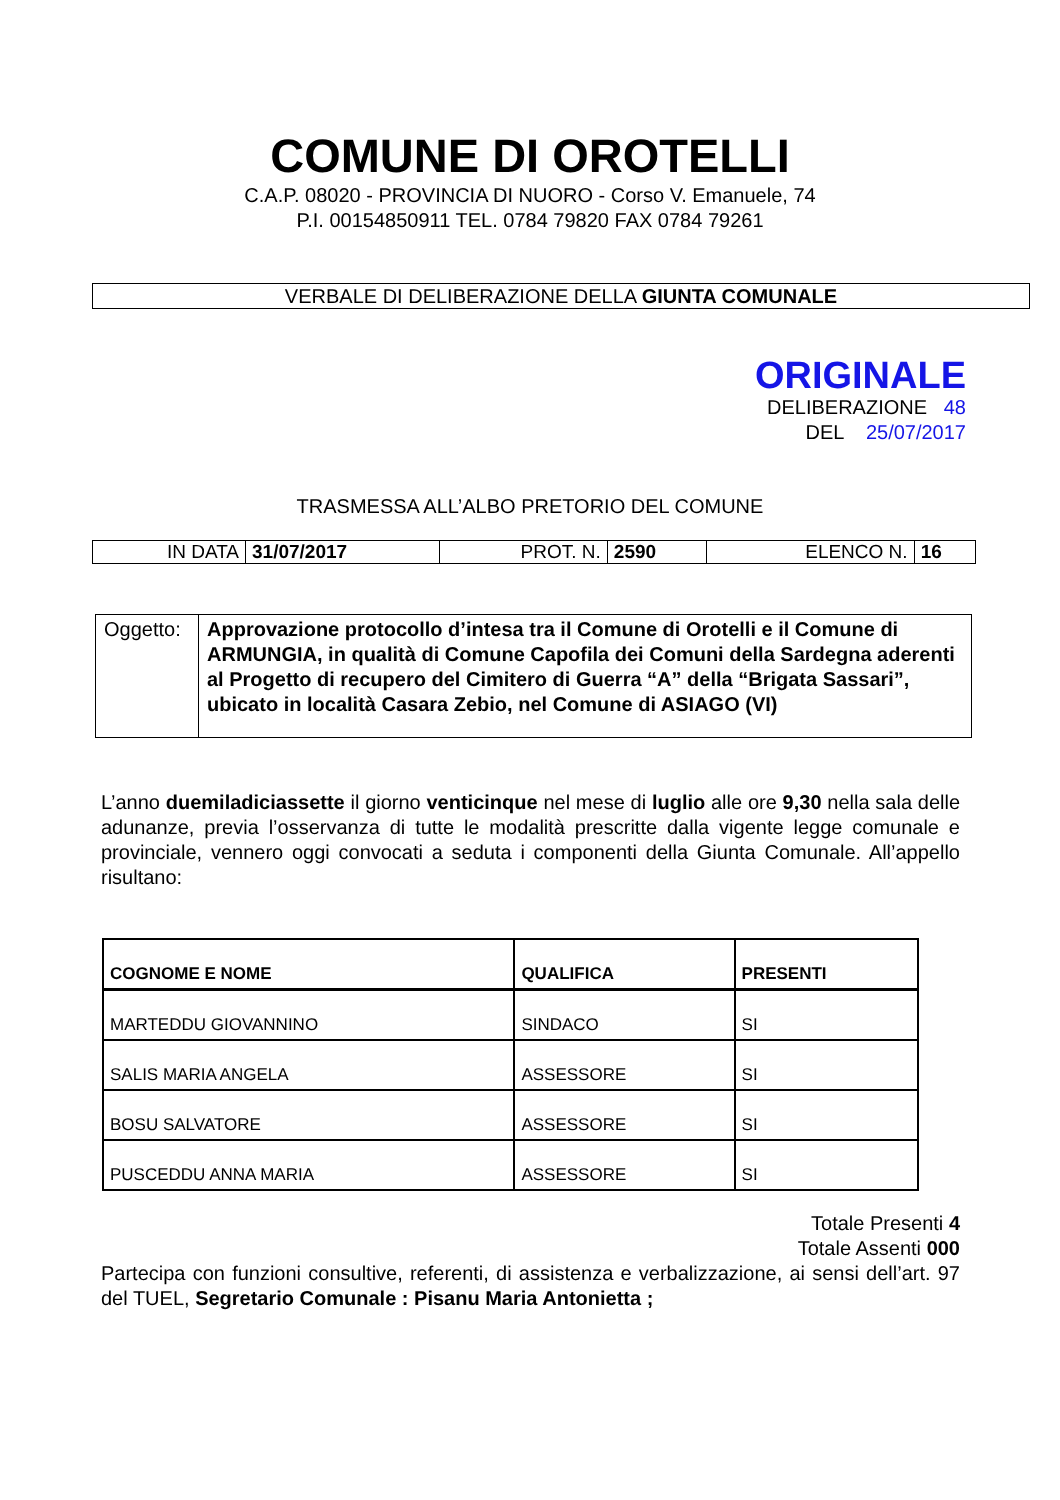COMUNE DI OROTELLI
C.A.P. 08020 - PROVINCIA DI NUORO - Corso V. Emanuele, 74
P.I. 00154850911 TEL. 0784 79820 FAX 0784 79261
VERBALE DI DELIBERAZIONE DELLA GIUNTA COMUNALE
ORIGINALE
DELIBERAZIONE 48
DEL 25/07/2017
TRASMESSA ALL’ALBO PRETORIO DEL COMUNE
| IN DATA | 31/07/2017 | PROT. N. | 2590 | ELENCO N. | 16 |
| Oggetto: | Approvazione protocollo d’intesa tra il Comune di Orotelli e il Comune di ARMUNGIA, in qualità di Comune Capofila dei Comuni della Sardegna aderenti al Progetto di recupero del Cimitero di Guerra “A” della “Brigata Sassari”, ubicato in località Casara Zebio, nel Comune di ASIAGO (VI) |
L’anno duemiladiciassette il giorno venticinque nel mese di luglio alle ore 9,30 nella sala delle adunanze, previa l’osservanza di tutte le modalità prescritte dalla vigente legge comunale e provinciale, vennero oggi convocati a seduta i componenti della Giunta Comunale. All’appello risultano:
| COGNOME E NOME | QUALIFICA | PRESENTI |
| --- | --- | --- |
| MARTEDDU GIOVANNINO | SINDACO | SI |
| SALIS MARIA ANGELA | ASSESSORE | SI |
| BOSU SALVATORE | ASSESSORE | SI |
| PUSCEDDU ANNA MARIA | ASSESSORE | SI |
Totale Presenti 4
Totale Assenti 000
Partecipa con funzioni consultive, referenti, di assistenza e verbalizzazione, ai sensi dell’art. 97 del TUEL, Segretario Comunale : Pisanu Maria Antonietta ;